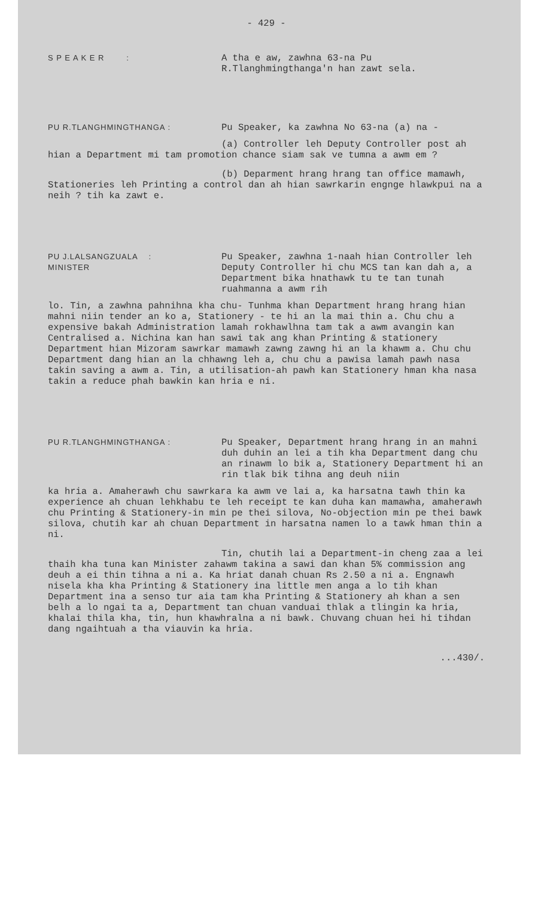- 429 -
S P E A K E R :
A tha e aw, zawhna 63-na Pu R.Tlanghmingthanga'n han zawt sela.
PU R.TLANGHMINGTHANGA :
Pu Speaker, ka zawhna No 63-na (a) na -
(a) Controller leh Deputy Controller post ah hian a Department mi tam promotion chance siam sak ve tumna a awm em ?
(b) Deparment hrang hrang tan office mamawh, Stationeries leh Printing a control dan ah hian sawrkarin engnge hlawkpui na a neih ? tih ka zawt e.
PU J.LALSANGZUALA :
MINISTER
Pu Speaker, zawhna 1-naah hian Controller leh Deputy Controller hi chu MCS tan kan dah a, a Department bika hnathawk tu te tan tunah ruahmanna a awm rih
lo. Tin, a zawhna pahnihna kha chu- Tunhma khan Department hrang hrang hian mahni niin tender an ko a, Stationery - te hi an la mai thin a. Chu chu a expensive bakah Administration lamah rokhawlhna tam tak a awm avangin kan Centralised a. Nichina kan han sawi tak ang khan Printing & stationery Department hian Mizoram sawrkar mamawh zawng zawng hi an la khawm a. Chu chu Department dang hian an la chhawng leh a, chu chu a pawisa lamah pawh nasa takin saving a awm a. Tin, a utilisation-ah pawh kan Stationery hman kha nasa takin a reduce phah bawkin kan hria e ni.
PU R.TLANGHMINGTHANGA :
Pu Speaker, Department hrang hrang in an mahni duh duhin an lei a tih kha Department dang chu an rinawm lo bik a, Stationery Department hi an rin tlak bik tihna ang deuh niin
ka hria a. Amaherawh chu sawrkara ka awm ve lai a, ka harsatna tawh thin ka experience ah chuan lehkhabu te leh receipt te kan duha kan mamawha, amaherawh chu Printing & Stationery-in min pe thei silova, No-objection min pe thei bawk silova, chutih kar ah chuan Department in harsatna namen lo a tawk hman thin a ni.
Tin, chutih lai a Department-in cheng zaa a lei thaih kha tuna kan Minister zahawm takina a sawi dan khan 5% commission ang deuh a ei thin tihna a ni a. Ka hriat danah chuan Rs 2.50 a ni a. Engnawh nisela kha kha Printing & Stationery ina little men anga a lo tih khan Department ina a senso tur aia tam kha Printing & Stationery ah khan a sen belh a lo ngai ta a, Department tan chuan vanduai thlak a tlingin ka hria, khalai thila kha, tin, hun khawhralna a ni bawk. Chuvang chuan hei hi tihdan dang ngaihtuah a tha viauvin ka hria.
...430/.